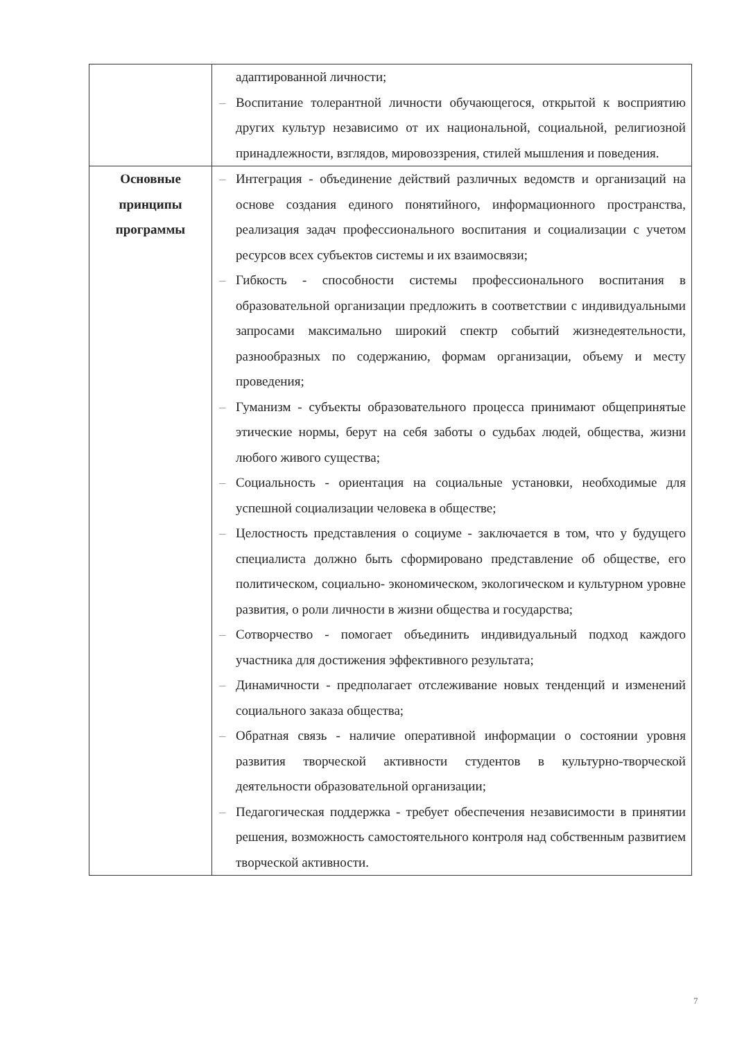| | адаптированной личности; – Воспитание толерантной личности обучающегося, открытой к восприятию других культур независимо от их национальной, социальной, религиозной принадлежности, взглядов, мировоззрения, стилей мышления и поведения. |
| Основные принципы программы | – Интеграция - объединение действий различных ведомств и организаций на основе создания единого понятийного, информационного пространства, реализация задач профессионального воспитания и социализации с учетом ресурсов всех субъектов системы и их взаимосвязи; – Гибкость - способности системы профессионального воспитания в образовательной организации предложить в соответствии с индивидуальными запросами максимально широкий спектр событий жизнедеятельности, разнообразных по содержанию, формам организации, объему и месту проведения; – Гуманизм - субъекты образовательного процесса принимают общепринятые этические нормы, берут на себя заботы о судьбах людей, общества, жизни любого живого существа; – Социальность - ориентация на социальные установки, необходимые для успешной социализации человека в обществе; – Целостность представления о социуме - заключается в том, что у будущего специалиста должно быть сформировано представление об обществе, его политическом, социально- экономическом, экологическом и культурном уровне развития, о роли личности в жизни общества и государства; – Сотворчество - помогает объединить индивидуальный подход каждого участника для достижения эффективного результата; – Динамичности - предполагает отслеживание новых тенденций и изменений социального заказа общества; – Обратная связь - наличие оперативной информации о состоянии уровня развития творческой активности студентов в культурно-творческой деятельности образовательной организации; – Педагогическая поддержка - требует обеспечения независимости в принятии решения, возможность самостоятельного контроля над собственным развитием творческой активности. |
7